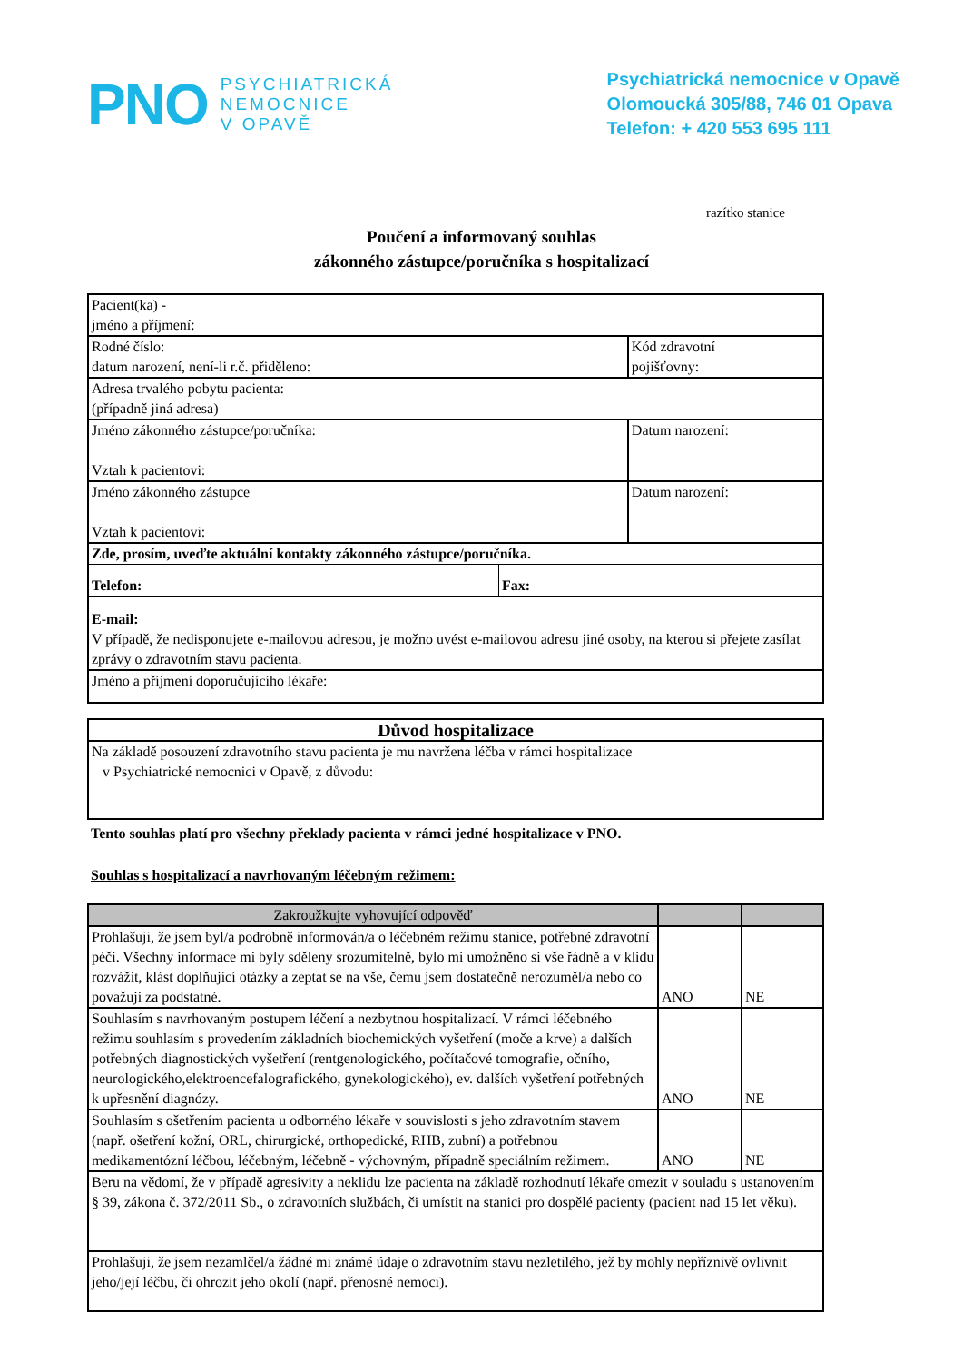PNO
PSYCHIATRICKÁ
NEMOCNICE
V OPAVĚ
Psychiatrická nemocnice v Opavě
Olomoucká 305/88, 746 01 Opava
Telefon: + 420 553 695 111
razítko stanice
Poučení a informovaný souhlas
zákonného zástupce/poručníka s hospitalizací
| Pacient(ka) - jméno a příjmení: | | |
| Rodné číslo: datum narození, není-li r.č. přiděleno: | | Kód zdravotní pojišťovny: |
| Adresa trvalého pobytu pacienta: (případně jiná adresa) | | |
| Jméno zákonného zástupce/poručníka: Vztah k pacientovi: | | Datum narození: |
| Jméno zákonného zástupce Vztah k pacientovi: | | Datum narození: |
| Zde, prosím, uveďte aktuální kontakty zákonného zástupce/poručníka. | | |
| Telefon: | Fax: | |
| E-mail: V případě, že nedisponujete e-mailovou adresou, je možno uvést e-mailovou adresu jiné osoby, na kterou si přejete zasílat zprávy o zdravotním stavu pacienta. | | |
| Jméno a příjmení doporučujícího lékaře: | | |
| Důvod hospitalizace |
| --- |
| Na základě posouzení zdravotního stavu pacienta je mu navržena léčba v rámci hospitalizace v Psychiatrické nemocnici v Opavě, z důvodu: |
Tento souhlas platí pro všechny překlady pacienta v rámci jedné hospitalizace v PNO.
Souhlas s hospitalizací a navrhovaným léčebným režimem:
| Zakroužkujte vyhovující odpověď | | |
| --- | --- | --- |
| Prohlašuji, že jsem byl/a podrobně informován/a o léčebném režimu stanice, potřebné zdravotní péči. Všechny informace mi byly sděleny srozumitelně, bylo mi umožněno si vše řádně a v klidu rozvážit, klást doplňující otázky a zeptat se na vše, čemu jsem dostatečně nerozuměl/a nebo co považuji za podstatné. | ANO | NE |
| Souhlasím s navrhovaným postupem léčení a nezbytnou hospitalizací. V rámci léčebného režimu souhlasím s provedením základních biochemických vyšetření (moče a krve) a dalších potřebných diagnostických vyšetření (rentgenologického, počítačové tomografie, očního, neurologického,elektroencefalografického, gynekologického), ev. dalších vyšetření potřebných k upřesnění diagnózy. | ANO | NE |
| Souhlasím s ošetřením pacienta u odborného lékaře v souvislosti s jeho zdravotním stavem (např. ošetření kožní, ORL, chirurgické, orthopedické, RHB, zubní) a potřebnou medikamentózní léčbou, léčebným, léčebně - výchovným, případně speciálním režimem. | ANO | NE |
| Beru na vědomí, že v případě agresivity a neklidu lze pacienta na základě rozhodnutí lékaře omezit v souladu s ustanovením § 39, zákona č. 372/2011 Sb., o zdravotních službách, či umístit na stanici pro dospělé pacienty (pacient nad 15 let věku). | | |
| Prohlašuji, že jsem nezamlčel/a žádné mi známé údaje o zdravotním stavu nezletilého, jež by mohly nepříznivě ovlivnit jeho/její léčbu, či ohrozit jeho okolí (např. přenosné nemoci). | | |